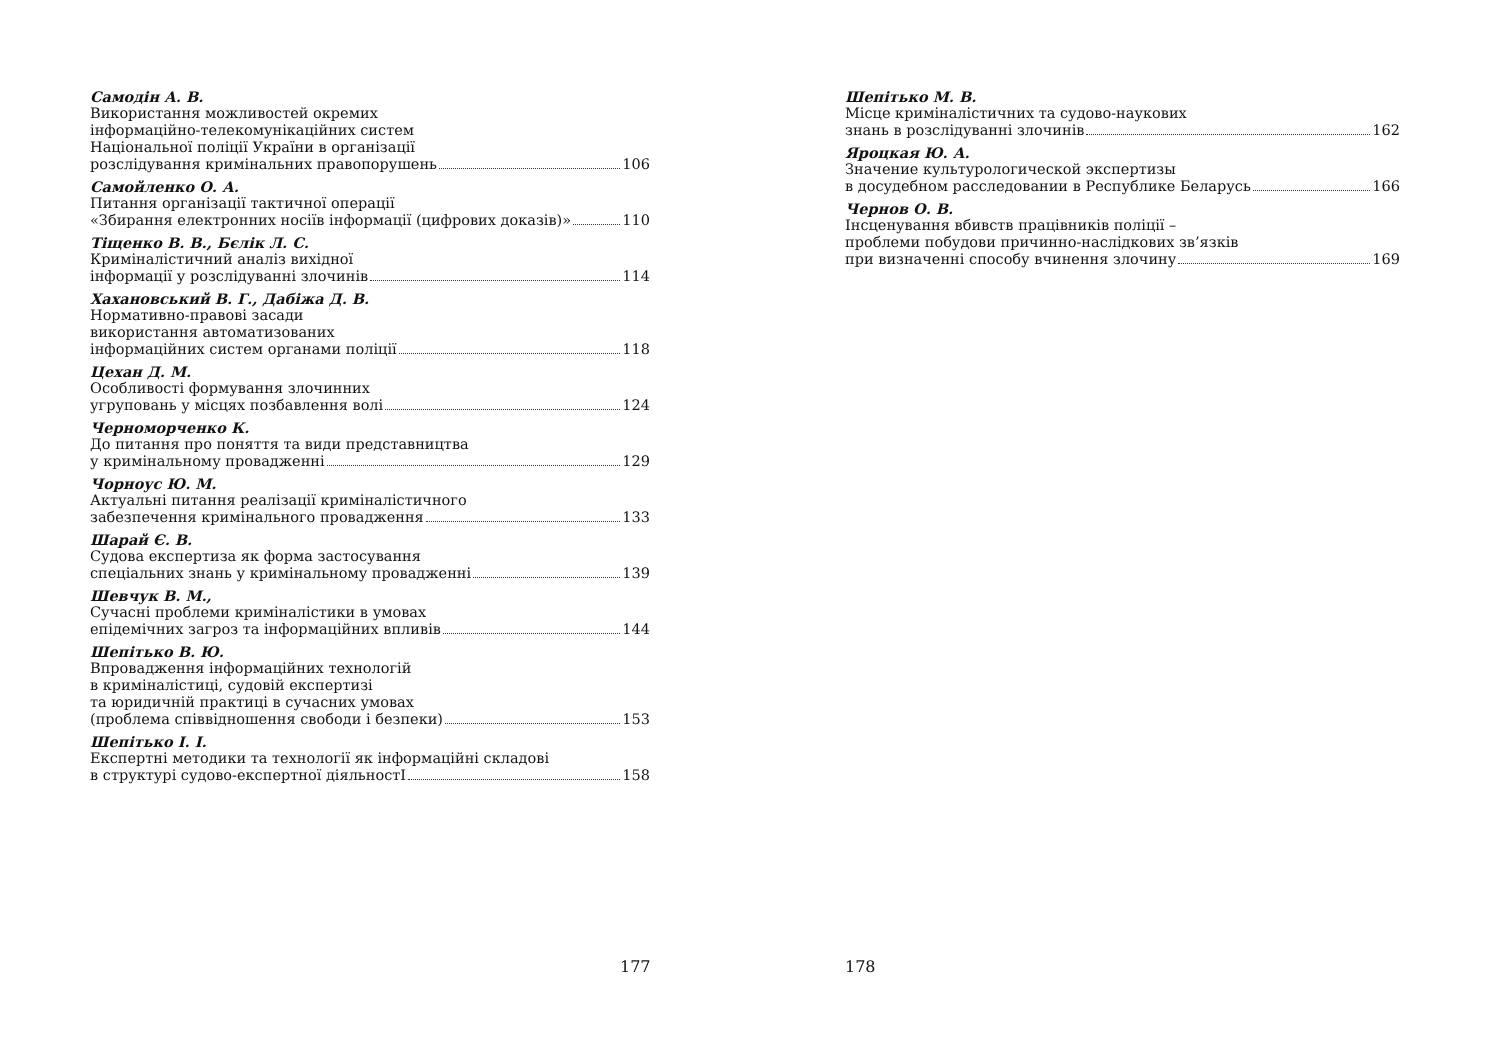Самодін А. В.
Використання можливостей окремих
інформаційно-телекомунікаційних систем
Національної поліції України в організації
розслідування кримінальних правопорушень 106
Самойленко О. А.
Питання організації тактичної операції
«Збирання електронних носіїв інформації (цифрових доказів)» 110
Тіщенко В. В., Бєлік Л. С.
Криміналістичний аналіз вихідної
інформації у розслідуванні злочинів 114
Хахановський В. Г., Дабіжа Д. В.
Нормативно-правові засади
використання автоматизованих
інформаційних систем органами поліції 118
Цехан Д. М.
Особливості формування злочинних
угруповань у місцях позбавлення волі 124
Черноморченко К.
До питання про поняття та види представництва
у кримінальному провадженні 129
Чорноус Ю. М.
Актуальні питання реалізації криміналістичного
забезпечення кримінального провадження 133
Шарай Є. В.
Судова експертиза як форма застосування
спеціальних знань у кримінальному провадженні 139
Шевчук В. М.,
Сучасні проблеми криміналістики в умовах
епідемічних загроз та інформаційних впливів 144
Шепітько В. Ю.
Впровадження інформаційних технологій
в криміналістиці, судовій експертизі
та юридичній практиці в сучасних умовах
(проблема співвідношення свободи і безпеки) 153
Шепітько І. І.
Експертні методики та технології як інформаційні складові
в структурі судово-експертної діяльностІ 158
177
Шепітько М. В.
Місце криміналістичних та судово-наукових
знань в розслідуванні злочинів 162
Яроцкая Ю. А.
Значение культурологической экспертизы
в досудебном расследовании в Республике Беларусь 166
Чернов О. В.
Інсценування вбивств працівників поліції –
проблеми побудови причинно-наслідкових зв’язків
при визначенні способу вчинення злочину 169
178